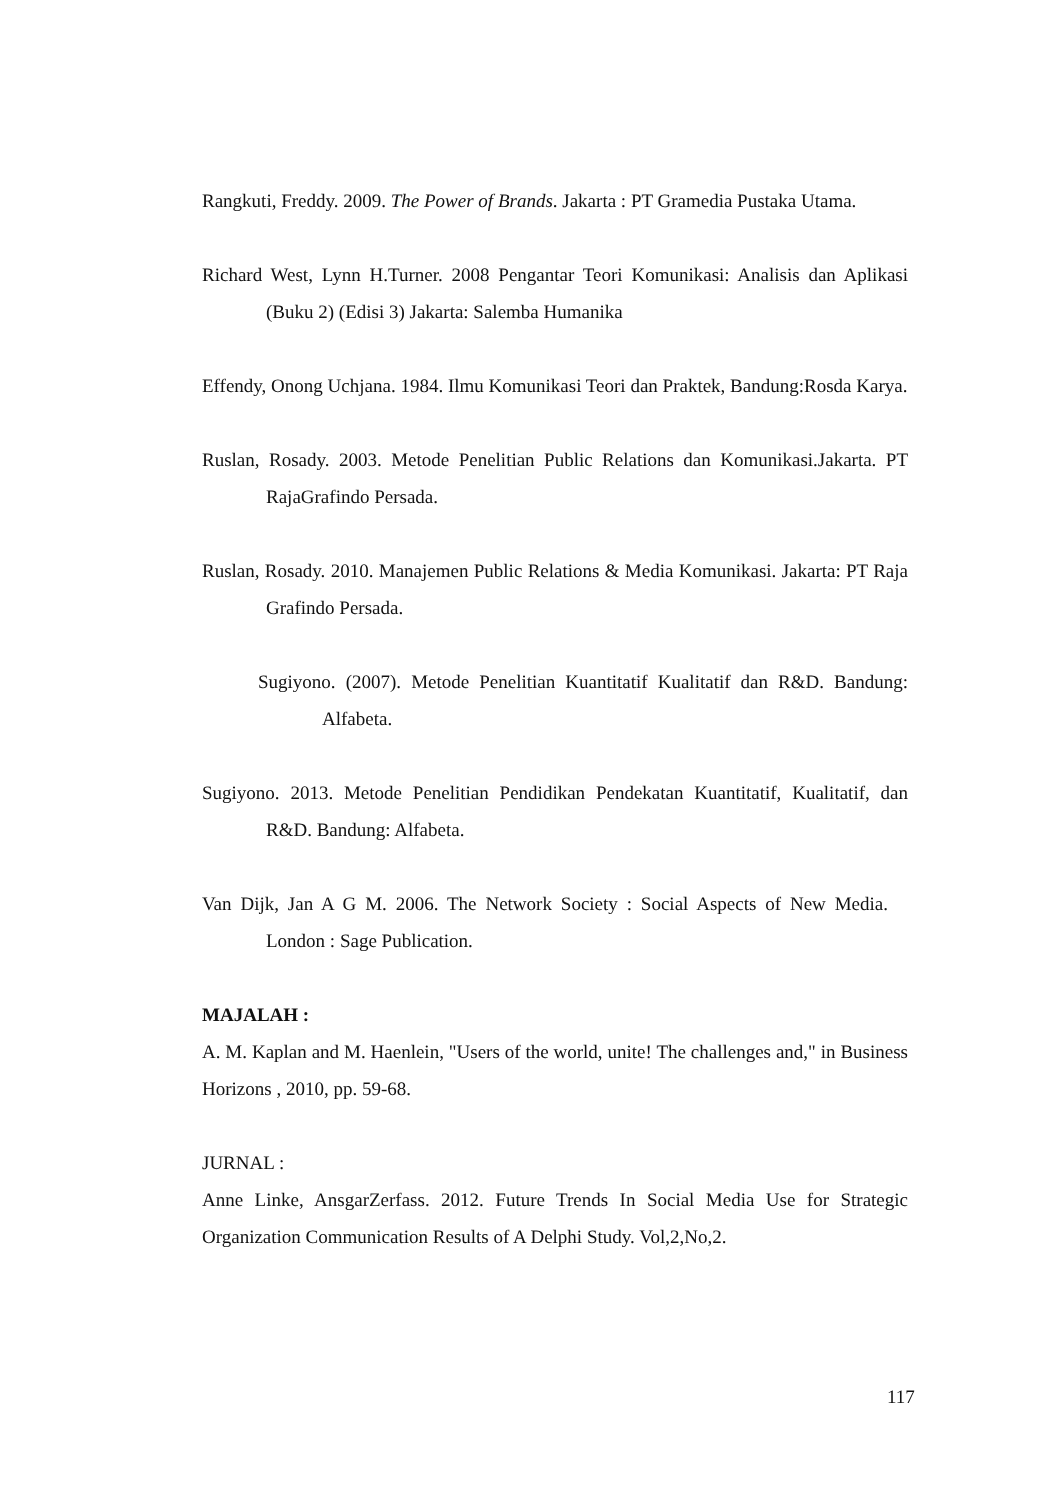Rangkuti, Freddy. 2009. The Power of Brands. Jakarta : PT Gramedia Pustaka Utama.
Richard West, Lynn H.Turner. 2008 Pengantar Teori Komunikasi: Analisis dan Aplikasi (Buku 2) (Edisi 3) Jakarta: Salemba Humanika
Effendy, Onong Uchjana. 1984. Ilmu Komunikasi Teori dan Praktek, Bandung:Rosda Karya.
Ruslan, Rosady. 2003. Metode Penelitian Public Relations dan Komunikasi.Jakarta. PT RajaGrafindo Persada.
Ruslan, Rosady. 2010. Manajemen Public Relations & Media Komunikasi. Jakarta: PT Raja Grafindo Persada.
Sugiyono. (2007). Metode Penelitian Kuantitatif Kualitatif dan R&D. Bandung: Alfabeta.
Sugiyono. 2013. Metode Penelitian Pendidikan Pendekatan Kuantitatif, Kualitatif, dan R&D. Bandung: Alfabeta.
Van Dijk, Jan A G M. 2006. The Network Society : Social Aspects of New Media. London : Sage Publication.
MAJALAH :
A. M. Kaplan and M. Haenlein, "Users of the world, unite! The challenges and," in Business Horizons , 2010, pp. 59-68.
JURNAL :
Anne Linke, AnsgarZerfass. 2012. Future Trends In Social Media Use for Strategic Organization Communication Results of A Delphi Study. Vol,2,No,2.
117